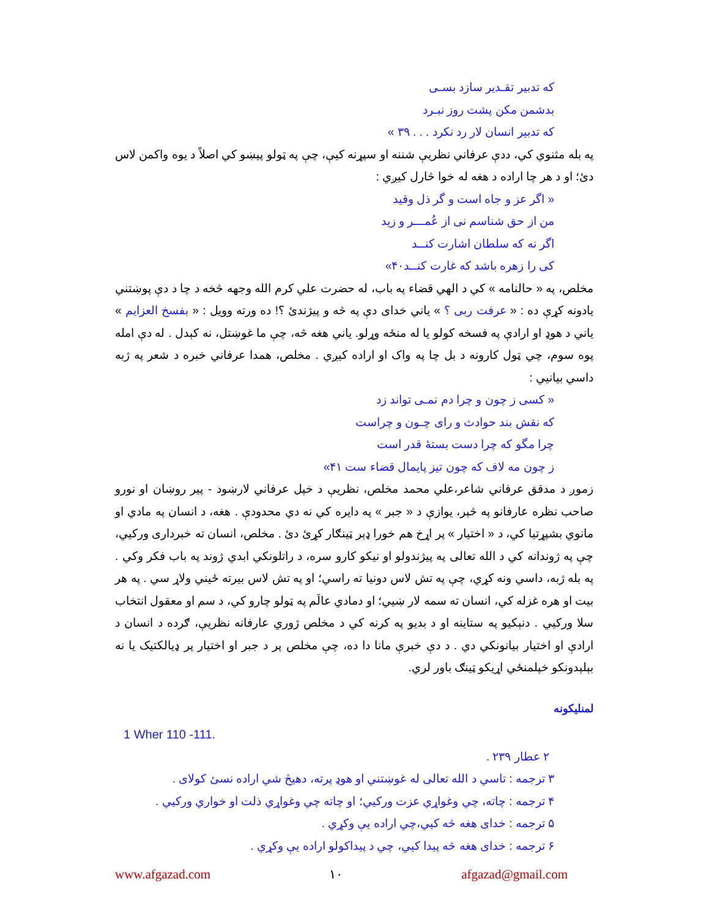كه تدبير تقـدير سازد بسـی
بدشمن مكن پشت روز نبـرد
كه تدبير انسان لار رد نكرد . . . ٣٩ »
په بله مثنوي کي، ددې عرفاني نظريې شننه او سپړنه کيې، چې په ټولو پيښو کي اصلاً د يوه واکمن لاس دئ؛ او د هر چا اراده د هغه له خوا څارل کيږي :
« اگر عز و جاه است و گر ذل وقيد
من از حق شناسم نی از عُمـــر و زيد
اگر نه كه سلطان اشارت كنــد
كی را زهره باشد كه غارت كنــد۴۰»
مخلص، په « حالنامه » کي د الهي قضاء په باب، له حضرت علي کرم الله وجهه څخه د چا د دې پوښتني يادونه کړې ده : « عرفت ربی ؟ » ياني خدای دې په څه و پيژندئ ؟! ده ورته وويل : « بفسخ العزايم » ياني د هوډ او ارادې په فسخه کولو يا له منځه وړلو. ياني هغه څه، چې ما غوښتل، نه کېدل . له دې امله پوه سوم، چي ټول کارونه د بل چا په واک او اراده کيږي . مخلص، همدا عرفاني خبره د شعر په ژبه داسي بيانيي :
« كسی ز چون و چرا دم نمـی تواند زد
كه نقش بند حوادث و رای چـون و چراست
چرا مگو كه چرا دست بستهٔ قدر است
ز چون مه لاف كه چون تيز پايمال قضاء ست ۴۱»
زموږ د مدقق عرفاني شاعر،علي محمد مخلص، نظريې د خپل عرفاني لارښود - پير روښان او نورو صاحب نظره عارفانو په څېر، يوازې د « جبر » په دايره کي نه دي محدودې . هغه، د انسان په مادي او مانوي بشپړتيا کي، د « اختيار » پر اړخ هم خورا ډېر ټينګار کړئ دئ . مخلص، انسان ته خبرداری ورکيي، چې په ژوندانه کي د الله تعالی په پيژندولو او نيکو کارو سره، د راتلونکي ابدي ژوند په باب فکر وکي . په بله ژبه، داسي ونه کړي، چې په تش لاس دونيا ته راسي؛ او په تش لاس بيرته ځيني ولاړ سي . په هر بيت او هره غزله کي، انسان ته سمه لار ښيي؛ او دمادي عالَم په ټولو چارو کي، د سم او معقول انتخاب سلا ورکيي . دنېکيو په ستاينه او د بديو په کرنه کي د مخلص ژوري عارفانه نظريې، ګرده د انسان د ارادې او اختيار بيانونکي دي . د دې خبرې مانا دا ده، چې مخلص پر د جبر او اختيار پر ډيالکتيک يا نه بېلېدونکو خپلمنځي اړيکو ټينګ باور لري.
لمنليکونه
1 Wher 110 -111.
٢ عطار ٢٣٩ .
٣ ترجمه : تاسي د الله تعالی له غوښتني او هوډ پرته، دهيڅ شي اراده نسئ کولای .
۴ ترجمه : چاته، چي وغواړي عزت ورکيي؛ او چاته چي وغواړي ذلت او خواري ورکيي .
۵ ترجمه : خدای هغه څه کيي،چي اراده يې وکړي .
۶ ترجمه : خدای هغه څه پيدا کيي، چي د پيداکولو اراده يې وکړي .
www.afgazad.com ١٠ afgazad@gmail.com